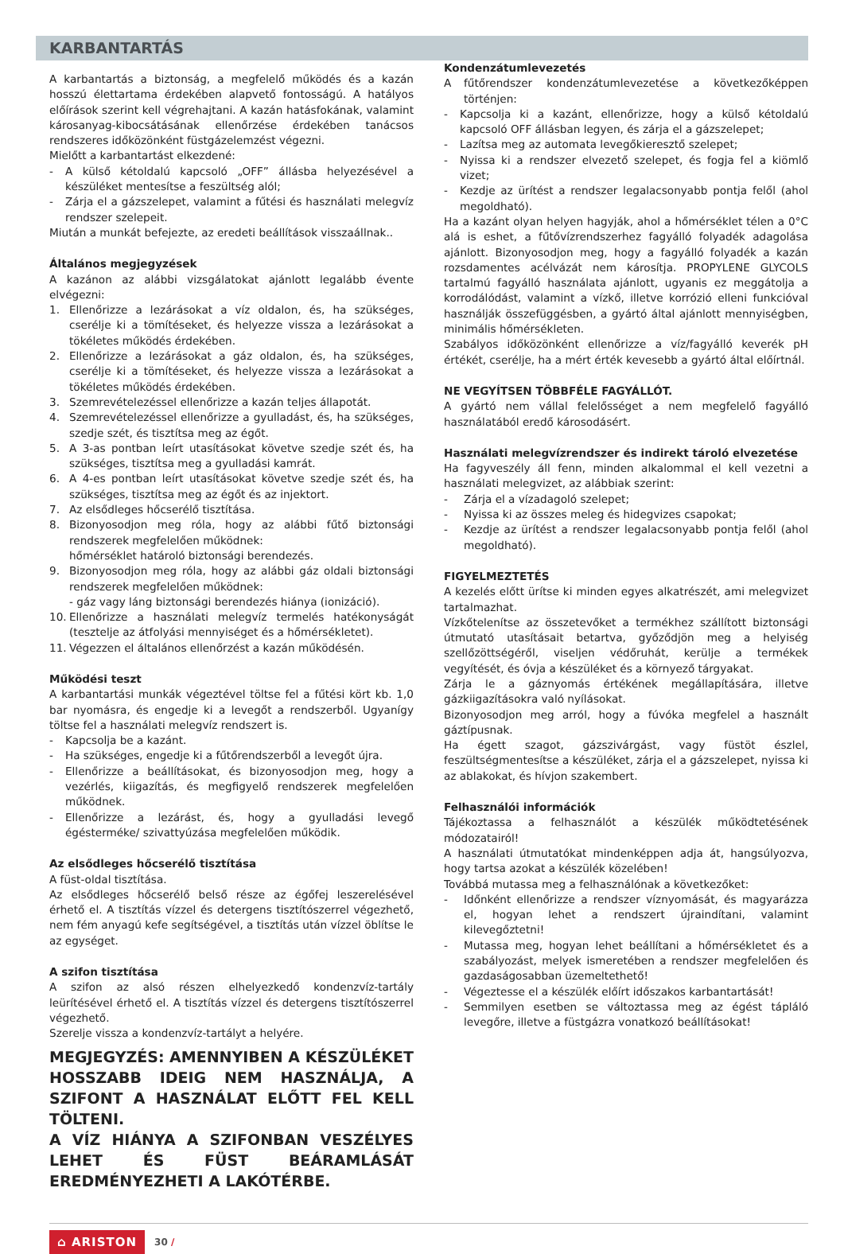KARBANTARTÁS
A karbantartás a biztonság, a megfelelő működés és a kazán hosszú élettartama érdekében alapvető fontosságú. A hatályos előírások szerint kell végrehajtani. A kazán hatásfokának, valamint károsanyag-kibocsátásának ellenőrzése érdekében tanácsos rendszeres időközönként füstgázelemzést végezni.
Mielőtt a karbantartást elkezdené:
- A külső kétoldalú kapcsoló „OFF” állásba helyezésével a készüléket mentesítse a feszültség alól;
- Zárja el a gázszelepet, valamint a fűtési és használati melegvíz rendszer szelepeit.
Miután a munkát befejezte, az eredeti beállítások visszaállnak..
Általános megjegyzések
A kazánon az alábbi vizsgálatokat ajánlott legalább évente elvégezni:
1. Ellenőrizze a lezárásokat a víz oldalon, és, ha szükséges, cserélje ki a tömítéseket, és helyezze vissza a lezárásokat a tökéletes működés érdekében.
2. Ellenőrizze a lezárásokat a gáz oldalon, és, ha szükséges, cserélje ki a tömítéseket, és helyezze vissza a lezárásokat a tökéletes működés érdekében.
3. Szemrevételezéssel ellenőrizze a kazán teljes állapotát.
4. Szemrevételezéssel ellenőrizze a gyulladást, és, ha szükséges, szedje szét, és tisztítsa meg az égőt.
5. A 3-as pontban leírt utasításokat követve szedje szét és, ha szükséges, tisztítsa meg a gyulladási kamrát.
6. A 4-es pontban leírt utasításokat követve szedje szét és, ha szükséges, tisztítsa meg az égőt és az injektort.
7. Az elsődleges hőcserélő tisztítása.
8. Bizonyosodjon meg róla, hogy az alábbi fűtő biztonsági rendszerek megfelelően működnek:
hőmérséklet határoló biztonsági berendezés.
9. Bizonyosodjon meg róla, hogy az alábbi gáz oldali biztonsági rendszerek megfelelően működnek:
- gáz vagy láng biztonsági berendezés hiánya (ionizáció).
10. Ellenőrizze a használati melegvíz termelés hatékonyságát (tesztelje az átfolyási mennyiséget és a hőmérsékletet).
11. Végezzen el általános ellenőrzést a kazán működésén.
Működési teszt
A karbantartási munkák végeztével töltse fel a fűtési kört kb. 1,0 bar nyomásra, és engedje ki a levegőt a rendszerből. Ugyanígy töltse fel a használati melegvíz rendszert is.
- Kapcsolja be a kazánt.
- Ha szükséges, engedje ki a fűtőrendszerből a levegőt újra.
- Ellenőrizze a beállításokat, és bizonyosodjon meg, hogy a vezérlés, kiigazítás, és megfigyelő rendszerek megfelelően működnek.
- Ellenőrizze a lezárást, és, hogy a gyulladási levegő égésterméke/ szivattyúzása megfelelően működik.
Az elsődleges hőcserélő tisztítása
A füst-oldal tisztítása.
Az elsődleges hőcserélő belső része az égőfej leszerelésével érhető el. A tisztítás vízzel és detergens tisztítószerrel végezhető, nem fém anyagú kefe segítségével, a tisztítás után vízzel öblítse le az egységet.
A szifon tisztítása
A szifon az alsó részen elhelyezkedő kondenzvíz-tartály leürítésével érhető el. A tisztítás vízzel és detergens tisztítószerrel végezhető.
Szerelje vissza a kondenzvíz-tartályt a helyére.
MEGJEGYZÉS: AMENNYIBEN A KÉSZÜLÉKET HOSSZABB IDEIG NEM HASZNÁLJA, A SZIFONT A HASZNÁLAT ELŐTT FEL KELL TÖLTENI.
A VÍZ HIÁNYA A SZIFONBAN VESZÉLYES LEHET ÉS FÜST BEÁRAMLÁSÁT EREDMÉNYEZHETI A LAKÓTÉRBE.
Kondenzátumlevezetés
Afűtőrendszer kondenzátumlevezetése a következőképpen történjen:
- Kapcsolja ki a kazánt, ellenőrizze, hogy a külső kétoldalú kapcsoló OFF állásban legyen, és zárja el a gázszelepet;
- Lazítsa meg az automata levegőkieresztő szelepet;
- Nyissa ki a rendszer elvezető szelepet, és fogja fel a kiömlő vizet;
- Kezdje az ürítést a rendszer legalacsonyabb pontja felől (ahol megoldható).
Ha a kazánt olyan helyen hagyják, ahol a hőmérséklet télen a 0°C alá is eshet, a fűtővízrendszerhez fagyálló folyadék adagolása ajánlott. Bizonyosodjon meg, hogy a fagyálló folyadék a kazán rozsdamentes acélvázát nem károsítja. PROPYLENE GLYCOLS tartalmú fagyálló használata ajánlott, ugyanis ez meggátolja a korrodálódást, valamint a vízkő, illetve korrózió elleni funkcióval használják összefüggésben, a gyártó által ajánlott mennyiségben, minimális hőmérsékleten.
Szabályos időközönként ellenőrizze a víz/fagyálló keverék pH értékét, cserélje, ha a mért érték kevesebb a gyártó által előírtnál.
NE VEGYÍTSEN TÖBBFÉLE FAGYÁLLÓT.
A gyártó nem vállal felelősséget a nem megfelelő fagyálló használatából eredő károsodásért.
Használati melegvízrendszer és indirekt tároló elvezetése
Ha fagyveszély áll fenn, minden alkalommal el kell vezetni a használati melegvizet, az alábbiak szerint:
- Zárja el a vízadagoló szelepet;
- Nyissa ki az összes meleg és hidegvizes csapokat;
- Kezdje az ürítést a rendszer legalacsonyabb pontja felől (ahol megoldható).
FIGYELMEZTETÉS
A kezelés előtt ürítse ki minden egyes alkatrészét, ami melegvizet tartalmazhat.
Vízkőtelenítse az összetevőket a termékhez szállított biztonsági útmutató utasításait betartva, győződjön meg a helyiség szellőzöttségéről, viseljen védőruhát, kerülje a termékek vegyítését, és óvja a készüléket és a környező tárgyakat.
Zárja le a gáznyomás értékének megállapítására, illetve gázkiigazításokra való nyílásokat.
Bizonyosodjon meg arról, hogy a fúvóka megfelel a használt gáztípusnak.
Ha égett szagot, gázszivárgást, vagy füstöt észlel, feszültségmentesítse a készüléket, zárja el a gázszelepet, nyissa ki az ablakokat, és hívjon szakembert.
Felhasználói információk
Tájékoztassa a felhasználót a készülék működtetésének módozatairól!
A használati útmutatókat mindenképpen adja át, hangsúlyozva, hogy tartsa azokat a készülék közelében!
Továbbá mutassa meg a felhasználónak a következőket:
- Időnként ellenőrizze a rendszer víznyomását, és magyarázza el, hogyan lehet a rendszert újraindítani, valamint kilevegőztetni!
- Mutassa meg, hogyan lehet beállítani a hőmérsékletet és a szabályozást, melyek ismeretében a rendszer megfelelően és gazdaságosabban üzemeltethető!
- Végeztesse el a készülék előírt időszakos karbantartását!
- Semmilyen esetben se változtassa meg az égést tápláló levegőre, illetve a füstgázra vonatkozó beállításokat!
⌂ ARISTON 30 /